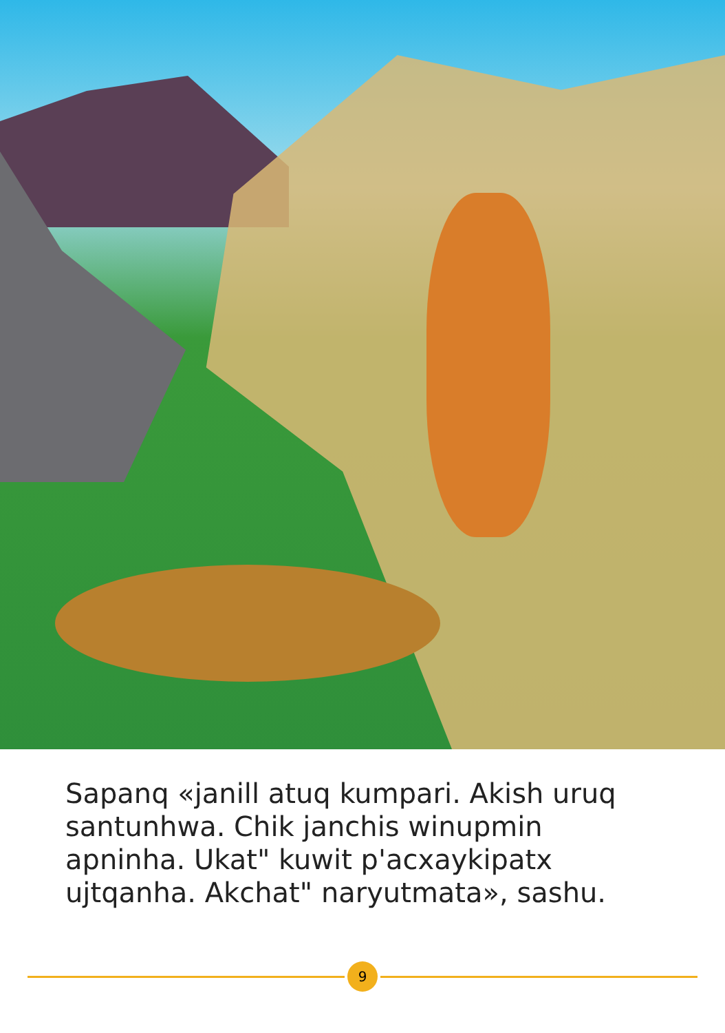Sapanq «janill atuq kumpari. Akish uruq santunhwa. Chik janchis winupmin apninha. Ukat" kuwit p'acxaykipatx ujtqanha. Akchat" naryutmata», sashu.
9